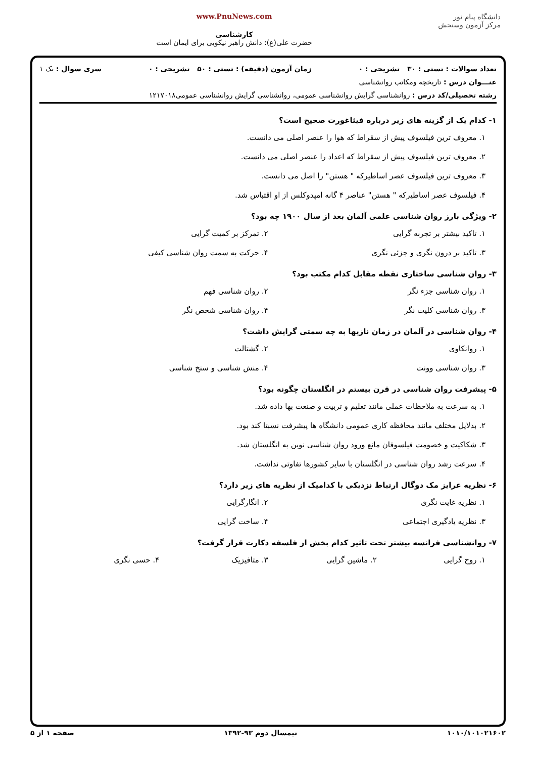دانشگاه پیام نور
مرکز آزمون وسنجش
www.PnuNews.com
کارشناسی
حضرت علی(ع): دانش راهبر نیکویی برای ایمان است
تعداد سوالات : تستی : ۳۰ تشریحی : ۰ زمان آزمون (دقیقه) : تستی : ۵۰ تشریحی : ۰ سری سوال : یک ۱
عنـــوان درس : تاریخچه ومکاتب روانشناسی
رشته تحصیلی/کد درس : روانشناسی گرایش روانشناسی عمومی، روانشناسی گرایش روانشناسی عمومی۱۲۱۷۰۱۸
۱- کدام یک از گزینه های زیر درباره فیثاغورث صحیح است؟
۱. معروف ترین فیلسوف پیش از سقراط که هوا را عنصر اصلی می دانست.
۲. معروف ترین فیلسوف پیش از سقراط که اعداد را عنصر اصلی می دانست.
۳. معروف ترین فیلسوف عصر اساطیرکه " هستن" را اصل می دانست.
۴. فیلسوف عصر اساطیرکه " هستن" عناصر ۴ گانه امپدوکلس از او اقتباس شد.
۲- ویژگی بارز روان شناسی علمی آلمان بعد از سال ۱۹۰۰ چه بود؟
۱. تاکید بیشتر بر تجربه گرایی ۲. تمرکز بر کمیت گرایی
۳. تاکید بر درون نگری و جزئی نگری ۴. حرکت به سمت روان شناسی کیفی
۳- روان شناسی ساختاری نقطه مقابل کدام مکتب بود؟
۱. روان شناسی جزء نگر ۲. روان شناسی فهم
۳. روان شناسی کلیت نگر ۴. روان شناسی شخص نگر
۴- روان شناسی در آلمان در زمان نازیها به چه سمتی گرایش داشت؟
۱. روانکاوی ۲. گشتالت
۳. روان شناسی وونت ۴. منش شناسی و سنخ شناسی
۵- پیشرفت روان شناسی در قرن بیستم در انگلستان چگونه بود؟
۱. به سرعت به ملاحظات عملی مانند تعلیم و تربیت و صنعت بها داده شد.
۲. بدلایل مختلف مانند محافظه کاری عمومی دانشگاه ها پیشرفت نسبتا کند بود.
۳. شکاکیت و خصومت فیلسوفان مانع ورود روان شناسی نوین به انگلستان شد.
۴. سرعت رشد روان شناسی در انگلستان با سایر کشورها تفاوتی نداشت.
۶- نظریه غرایز مک دوگال ارتباط نزدیکی با کدامیک از نظریه های زیر دارد؟
۱. نظریه غایت نگری ۲. انگارگرایی
۳. نظریه یادگیری اجتماعی ۴. ساخت گرایی
۷- روانشناسی فرانسه بیشتر تحت تاثیر کدام بخش از فلسفه دکارت قرار گرفت؟
۱. روح گرایی ۲. ماشین گرایی ۳. متافیزیک ۴. حسی نگری
۱۰۱۰/۱۰۱۰۲۱۶۰۲ نیمسال دوم ۹۳-۱۳۹۲ صفحه ۱ از ۵